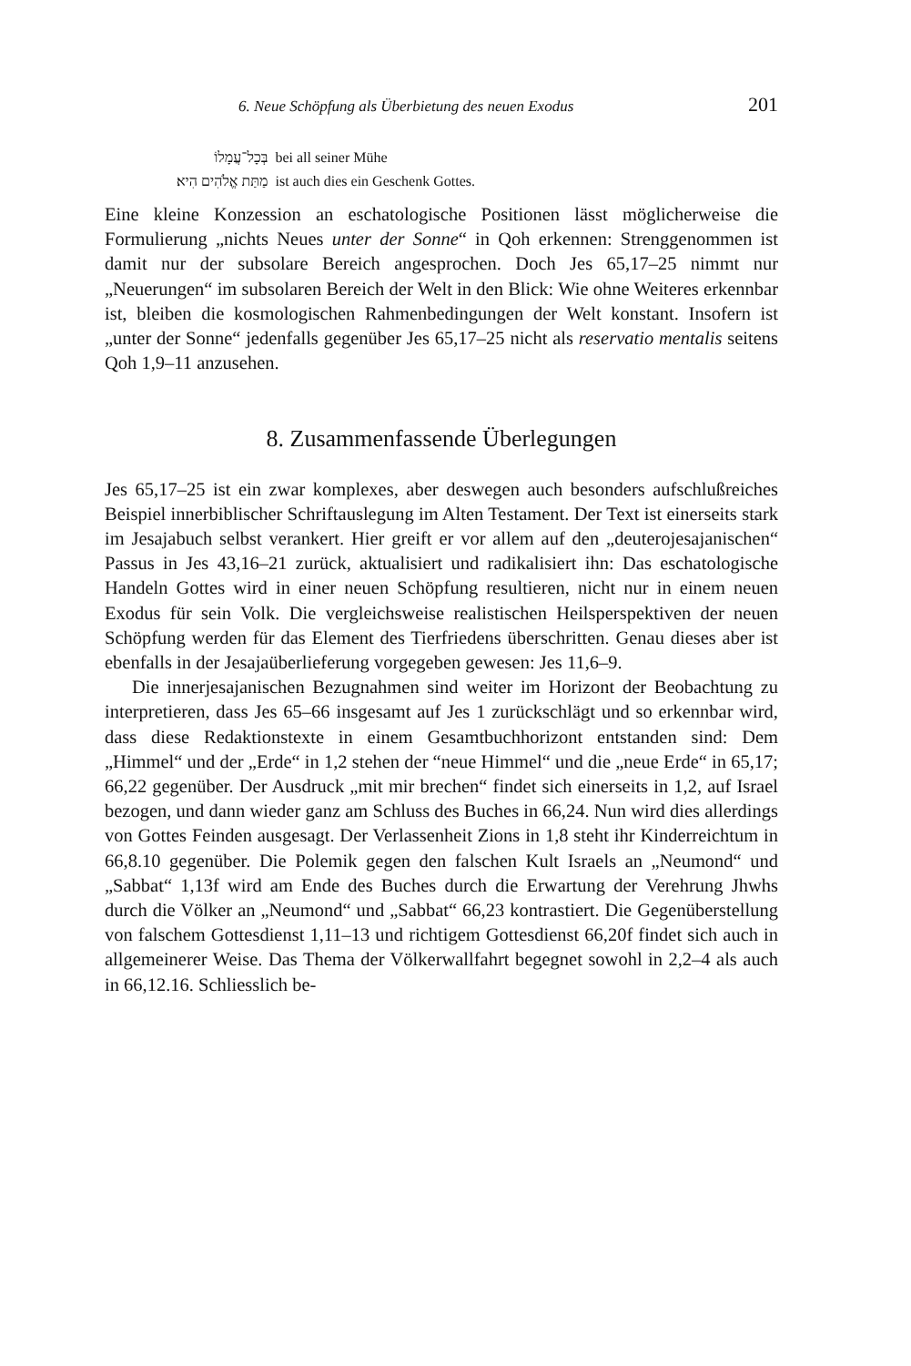6. Neue Schöpfung als Überbietung des neuen Exodus 201
| בְּכָל־עֲמָלוֹ | bei all seiner Mühe |
| מַתַּת אֱלֹהִים הִיא׃ | ist auch dies ein Geschenk Gottes. |
Eine kleine Konzession an eschatologische Positionen lässt möglicherweise die Formulierung „nichts Neues unter der Sonne“ in Qoh erkennen: Strenggenommen ist damit nur der subsolare Bereich angesprochen. Doch Jes 65,17–25 nimmt nur „Neuerungen“ im subsolaren Bereich der Welt in den Blick: Wie ohne Weiteres erkennbar ist, bleiben die kosmologischen Rahmenbedingungen der Welt konstant. Insofern ist „unter der Sonne“ jedenfalls gegenüber Jes 65,17–25 nicht als reservatio mentalis seitens Qoh 1,9–11 anzusehen.
8. Zusammenfassende Überlegungen
Jes 65,17–25 ist ein zwar komplexes, aber deswegen auch besonders aufschlußreiches Beispiel innerbiblischer Schriftauslegung im Alten Testament. Der Text ist einerseits stark im Jesajabuch selbst verankert. Hier greift er vor allem auf den „deuterojesajanischen“ Passus in Jes 43,16–21 zurück, aktualisiert und radikalisiert ihn: Das eschatologische Handeln Gottes wird in einer neuen Schöpfung resultieren, nicht nur in einem neuen Exodus für sein Volk. Die vergleichsweise realistischen Heilsperspektiven der neuen Schöpfung werden für das Element des Tierfriedens überschritten. Genau dieses aber ist ebenfalls in der Jesajaüberlieferung vorgegeben gewesen: Jes 11,6–9.
Die innerjesajanischen Bezugnahmen sind weiter im Horizont der Beobachtung zu interpretieren, dass Jes 65–66 insgesamt auf Jes 1 zurückschlägt und so erkennbar wird, dass diese Redaktionstexte in einem Gesamtbuchhorizont entstanden sind: Dem „Himmel“ und der „Erde“ in 1,2 stehen der “neue Himmel“ und die „neue Erde“ in 65,17; 66,22 gegenüber. Der Ausdruck „mit mir brechen“ findet sich einerseits in 1,2, auf Israel bezogen, und dann wieder ganz am Schluss des Buches in 66,24. Nun wird dies allerdings von Gottes Feinden ausgesagt. Der Verlassenheit Zions in 1,8 steht ihr Kinderreichtum in 66,8.10 gegenüber. Die Polemik gegen den falschen Kult Israels an „Neumond“ und „Sabbat“ 1,13f wird am Ende des Buches durch die Erwartung der Verehrung Jhwhs durch die Völker an „Neumond“ und „Sabbat“ 66,23 kontrastiert. Die Gegenüberstellung von falschem Gottesdienst 1,11–13 und richtigem Gottesdienst 66,20f findet sich auch in allgemeinerer Weise. Das Thema der Völkerwallfahrt begegnet sowohl in 2,2–4 als auch in 66,12.16. Schliesslich be-